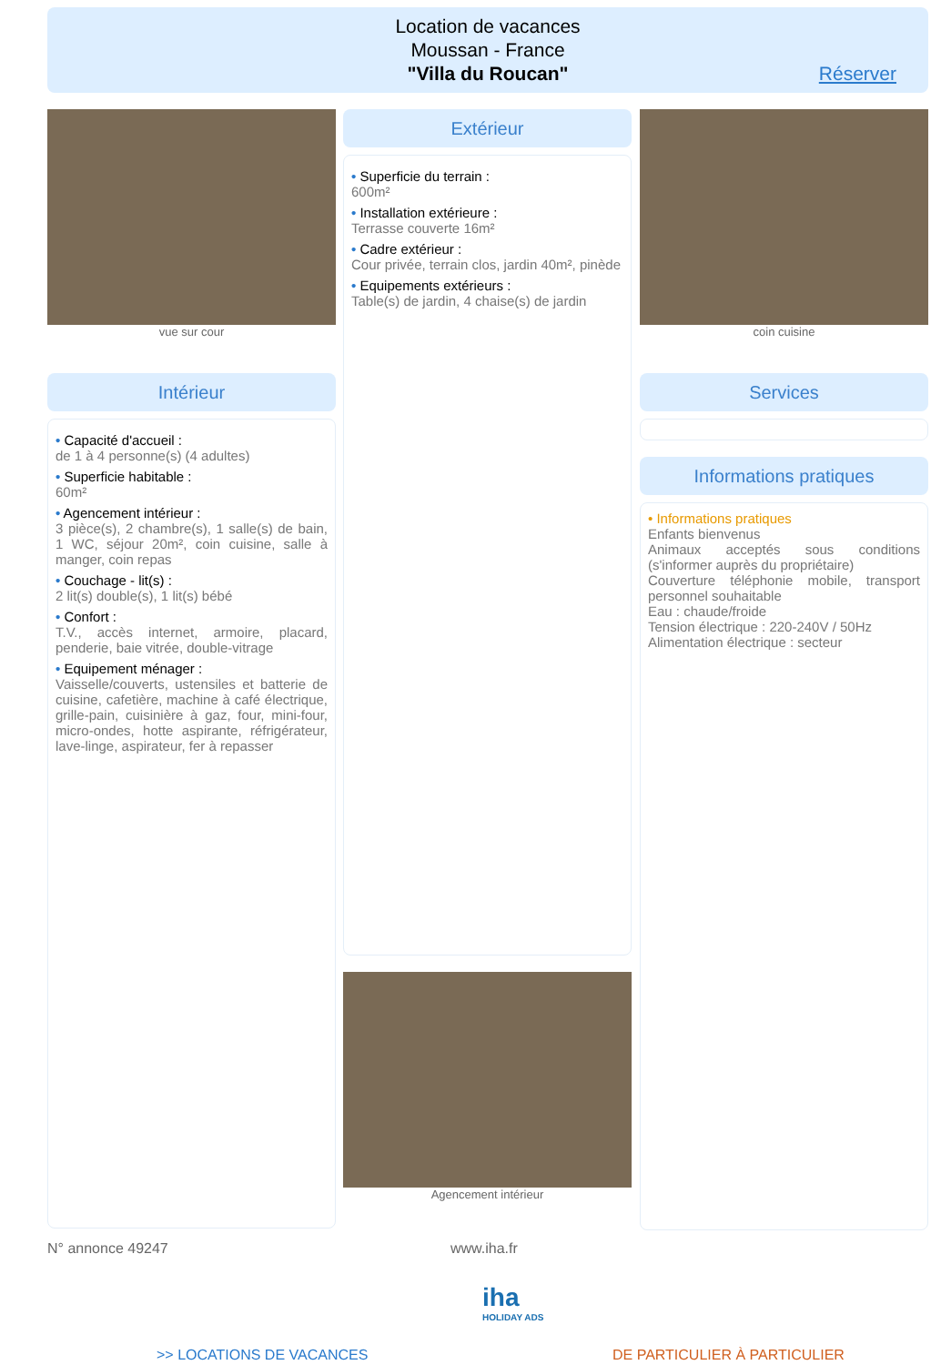Location de vacances
Moussan - France
"Villa du Roucan"
Réserver
vue sur cour
Intérieur
• Capacité d'accueil :
de 1 à 4 personne(s) (4 adultes)
• Superficie habitable :
60m²
• Agencement intérieur :
3 pièce(s), 2 chambre(s), 1 salle(s) de bain, 1 WC, séjour 20m², coin cuisine, salle à manger, coin repas
• Couchage - lit(s) :
2 lit(s) double(s), 1 lit(s) bébé
• Confort :
T.V., accès internet, armoire, placard, penderie, baie vitrée, double-vitrage
• Equipement ménager :
Vaisselle/couverts, ustensiles et batterie de cuisine, cafetière, machine à café électrique, grille-pain, cuisinière à gaz, four, mini-four, micro-ondes, hotte aspirante, réfrigérateur, lave-linge, aspirateur, fer à repasser
Extérieur
• Superficie du terrain :
600m²
• Installation extérieure :
Terrasse couverte 16m²
• Cadre extérieur :
Cour privée, terrain clos, jardin 40m², pinède
• Equipements extérieurs :
Table(s) de jardin, 4 chaise(s) de jardin
Agencement intérieur
coin cuisine
Services
Informations pratiques
• Informations pratiques
Enfants bienvenus
Animaux acceptés sous conditions (s'informer auprès du propriétaire)
Couverture téléphonie mobile, transport personnel souhaitable
Eau : chaude/froide
Tension électrique : 220-240V / 50Hz
Alimentation électrique : secteur
N° annonce 49247 www.iha.fr
iha
HOLIDAY ADS
>> LOCATIONS DE VACANCES DE PARTICULIER À PARTICULIER